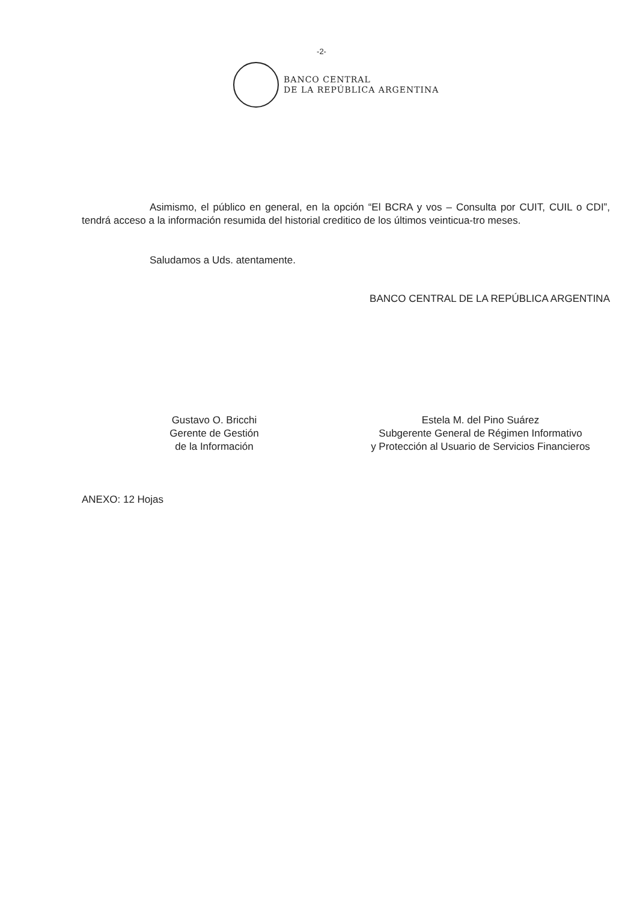-2-
BANCO CENTRAL
DE LA REPÚBLICA ARGENTINA
Asimismo, el público en general, en la opción “El BCRA y vos – Consulta por CUIT, CUIL o CDI”, tendrá acceso a la información resumida del historial creditico de los últimos veinticua-tro meses.
Saludamos a Uds. atentamente.
BANCO CENTRAL DE LA REPÚBLICA ARGENTINA
Gustavo O. Bricchi
Gerente de Gestión
de la Información
Estela M. del Pino Suárez
Subgerente General de Régimen Informativo
y Protección al Usuario de Servicios Financieros
ANEXO: 12 Hojas